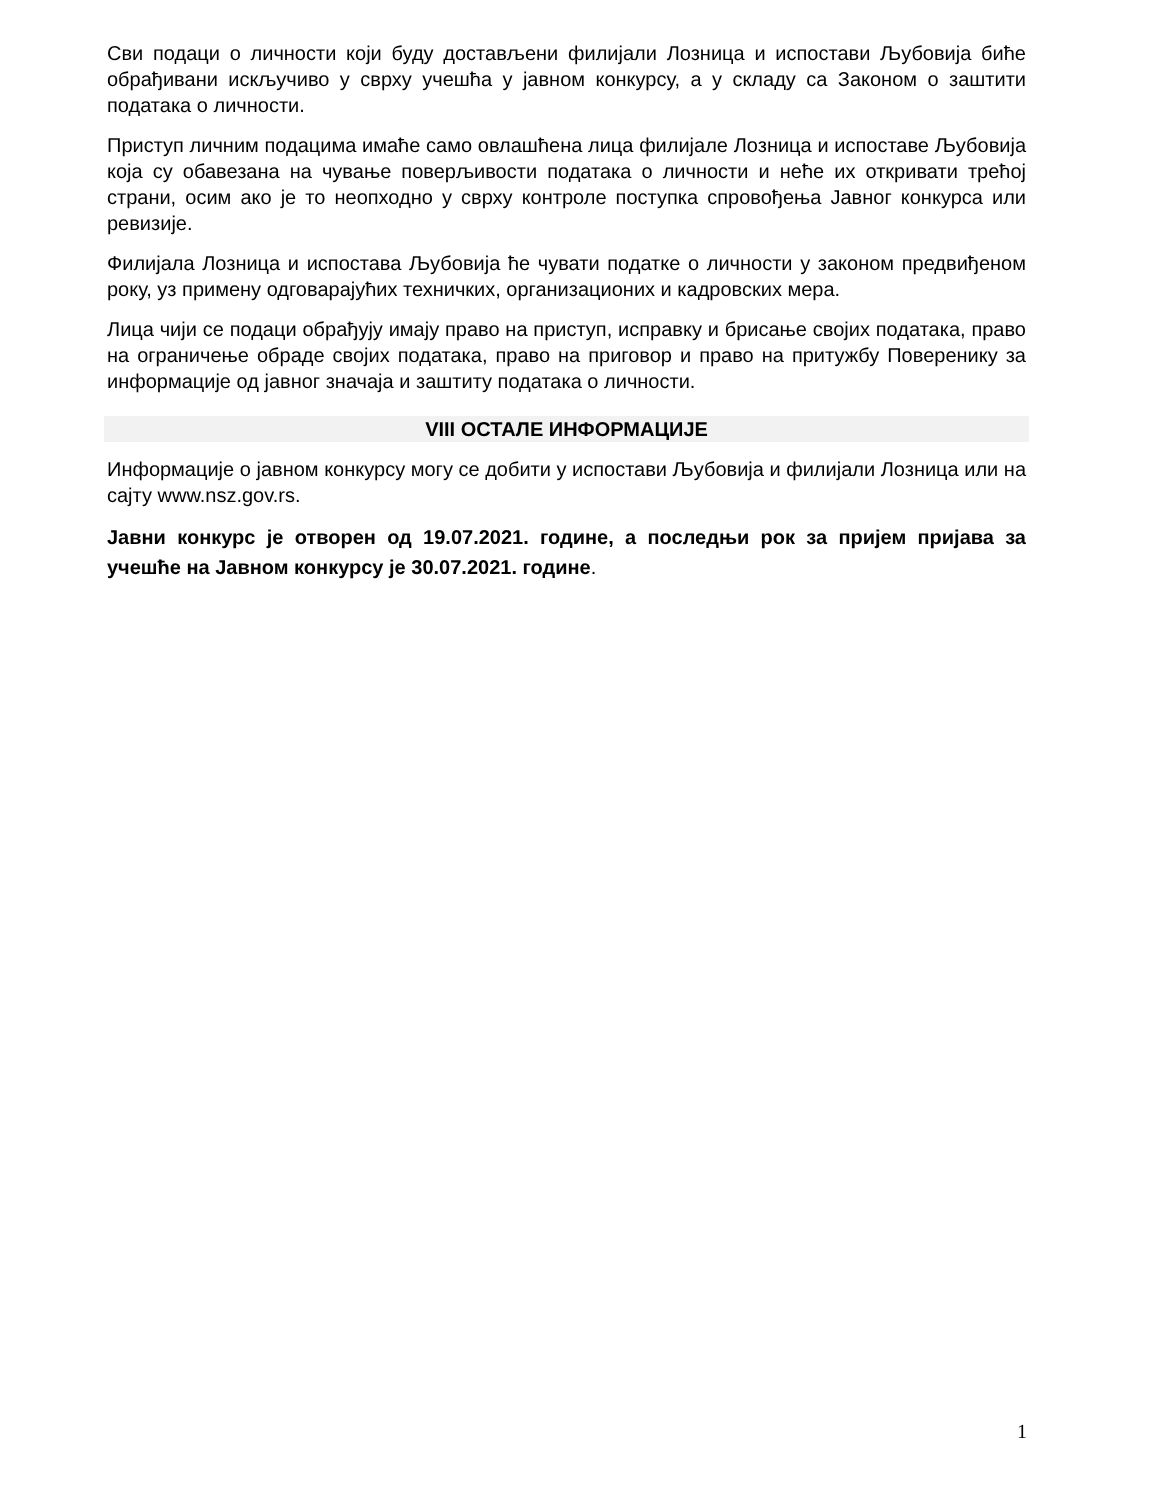Сви подаци о личности који буду достављени филијали Лозница и испостави Љубовија биће обрађивани искључиво у сврху учешћа у јавном конкурсу, а у складу са Законом о заштити података о личности.
Приступ личним подацима имаће само овлашћена лица филијале Лозница и испоставе Љубовија која су обавезана на чување поверљивости података о личности и неће их откривати трећој страни, осим ако је то неопходно у сврху контроле поступка спровођења Јавног конкурса или ревизије.
Филијала Лозница и испостава Љубовија ће чувати податке о личности у законом предвиђеном року, уз примену одговарајућих техничких, организационих и кадровских мера.
Лица чији се подаци обрађују имају право на приступ, исправку и брисање својих података, право на ограничење обраде својих података, право на приговор и право на притужбу Поверенику за информације од јавног значаја и заштиту података о личности.
VIII ОСТАЛЕ ИНФОРМАЦИЈЕ
Информације о јавном конкурсу могу се добити у испостави Љубовија и филијали Лозница или на сајту www.nsz.gov.rs.
Јавни конкурс је отворен од 19.07.2021. године, а последњи рок за пријем пријава за учешће на Јавном конкурсу је 30.07.2021. године.
1